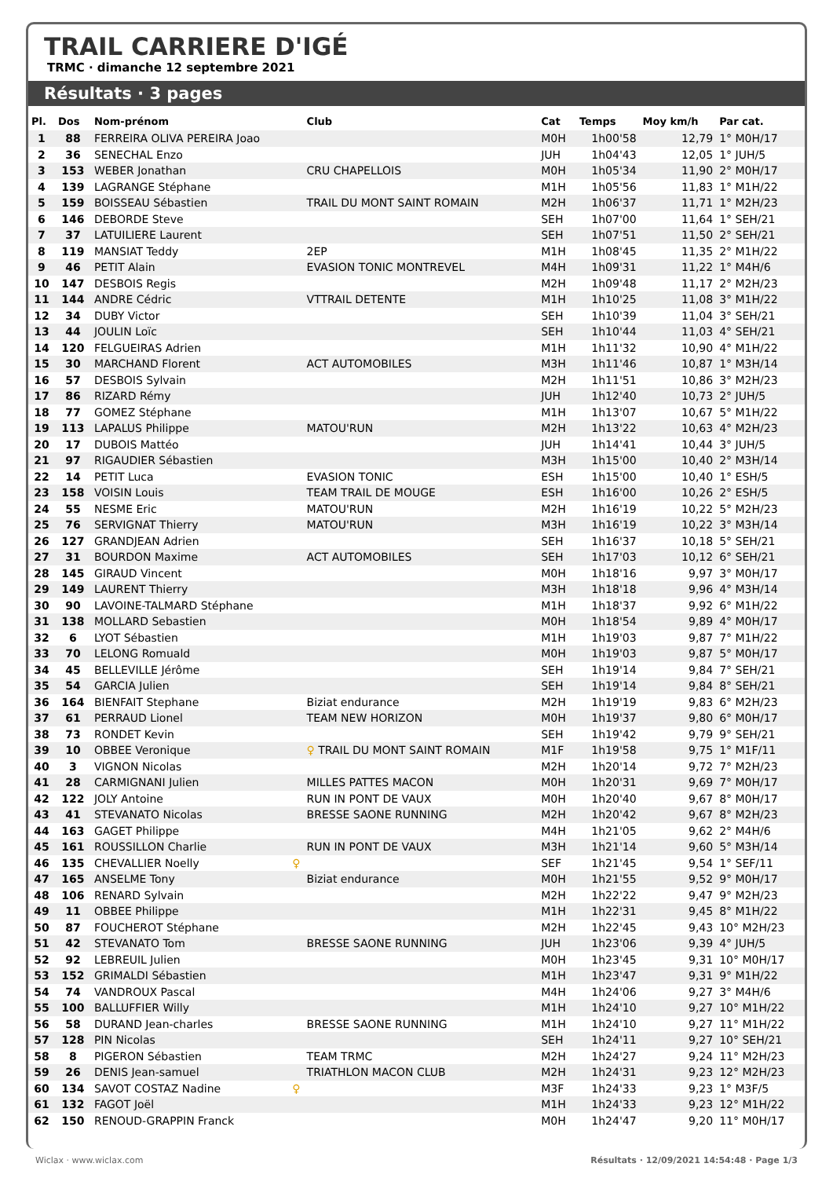TRAIL CARRIERE D'IGÉ
TRMC · dimanche 12 septembre 2021
Résultats · 3 pages
| Pl. | Dos | Nom-prénom | Club | Cat | Temps | Moy km/h | Par cat. |
| --- | --- | --- | --- | --- | --- | --- | --- |
| 1 | 88 | FERREIRA OLIVA PEREIRA Joao | | M0H | 1h00'58 | 12,79 | 1° M0H/17 |
| 2 | 36 | SENECHAL Enzo | | JUH | 1h04'43 | 12,05 | 1° JUH/5 |
| 3 | 153 | WEBER Jonathan | CRU CHAPELLOIS | M0H | 1h05'34 | 11,90 | 2° M0H/17 |
| 4 | 139 | LAGRANGE Stéphane | | M1H | 1h05'56 | 11,83 | 1° M1H/22 |
| 5 | 159 | BOISSEAU Sébastien | TRAIL DU MONT SAINT ROMAIN | M2H | 1h06'37 | 11,71 | 1° M2H/23 |
| 6 | 146 | DEBORDE Steve | | SEH | 1h07'00 | 11,64 | 1° SEH/21 |
| 7 | 37 | LATUILIERE Laurent | | SEH | 1h07'51 | 11,50 | 2° SEH/21 |
| 8 | 119 | MANSIAT Teddy | 2EP | M1H | 1h08'45 | 11,35 | 2° M1H/22 |
| 9 | 46 | PETIT Alain | EVASION TONIC MONTREVEL | M4H | 1h09'31 | 11,22 | 1° M4H/6 |
| 10 | 147 | DESBOIS Regis | | M2H | 1h09'48 | 11,17 | 2° M2H/23 |
| 11 | 144 | ANDRE Cédric | VTTRAIL DETENTE | M1H | 1h10'25 | 11,08 | 3° M1H/22 |
| 12 | 34 | DUBY Victor | | SEH | 1h10'39 | 11,04 | 3° SEH/21 |
| 13 | 44 | JOULIN Loïc | | SEH | 1h10'44 | 11,03 | 4° SEH/21 |
| 14 | 120 | FELGUEIRAS Adrien | | M1H | 1h11'32 | 10,90 | 4° M1H/22 |
| 15 | 30 | MARCHAND Florent | ACT AUTOMOBILES | M3H | 1h11'46 | 10,87 | 1° M3H/14 |
| 16 | 57 | DESBOIS Sylvain | | M2H | 1h11'51 | 10,86 | 3° M2H/23 |
| 17 | 86 | RIZARD Rémy | | JUH | 1h12'40 | 10,73 | 2° JUH/5 |
| 18 | 77 | GOMEZ Stéphane | | M1H | 1h13'07 | 10,67 | 5° M1H/22 |
| 19 | 113 | LAPALUS Philippe | MATOU'RUN | M2H | 1h13'22 | 10,63 | 4° M2H/23 |
| 20 | 17 | DUBOIS Mattéo | | JUH | 1h14'41 | 10,44 | 3° JUH/5 |
| 21 | 97 | RIGAUDIER Sébastien | | M3H | 1h15'00 | 10,40 | 2° M3H/14 |
| 22 | 14 | PETIT Luca | EVASION TONIC | ESH | 1h15'00 | 10,40 | 1° ESH/5 |
| 23 | 158 | VOISIN Louis | TEAM TRAIL DE MOUGE | ESH | 1h16'00 | 10,26 | 2° ESH/5 |
| 24 | 55 | NESME Eric | MATOU'RUN | M2H | 1h16'19 | 10,22 | 5° M2H/23 |
| 25 | 76 | SERVIGNAT Thierry | MATOU'RUN | M3H | 1h16'19 | 10,22 | 3° M3H/14 |
| 26 | 127 | GRANDJEAN Adrien | | SEH | 1h16'37 | 10,18 | 5° SEH/21 |
| 27 | 31 | BOURDON Maxime | ACT AUTOMOBILES | SEH | 1h17'03 | 10,12 | 6° SEH/21 |
| 28 | 145 | GIRAUD Vincent | | M0H | 1h18'16 | 9,97 | 3° M0H/17 |
| 29 | 149 | LAURENT Thierry | | M3H | 1h18'18 | 9,96 | 4° M3H/14 |
| 30 | 90 | LAVOINE-TALMARD Stéphane | | M1H | 1h18'37 | 9,92 | 6° M1H/22 |
| 31 | 138 | MOLLARD Sebastien | | M0H | 1h18'54 | 9,89 | 4° M0H/17 |
| 32 | 6 | LYOT Sébastien | | M1H | 1h19'03 | 9,87 | 7° M1H/22 |
| 33 | 70 | LELONG Romuald | | M0H | 1h19'03 | 9,87 | 5° M0H/17 |
| 34 | 45 | BELLEVILLE Jérôme | | SEH | 1h19'14 | 9,84 | 7° SEH/21 |
| 35 | 54 | GARCIA Julien | | SEH | 1h19'14 | 9,84 | 8° SEH/21 |
| 36 | 164 | BIENFAIT Stephane | Biziat endurance | M2H | 1h19'19 | 9,83 | 6° M2H/23 |
| 37 | 61 | PERRAUD Lionel | TEAM NEW HORIZON | M0H | 1h19'37 | 9,80 | 6° M0H/17 |
| 38 | 73 | RONDET Kevin | | SEH | 1h19'42 | 9,79 | 9° SEH/21 |
| 39 | 10 | OBBEE Veronique | ♀ TRAIL DU MONT SAINT ROMAIN | M1F | 1h19'58 | 9,75 | 1° M1F/11 |
| 40 | 3 | VIGNON Nicolas | | M2H | 1h20'14 | 9,72 | 7° M2H/23 |
| 41 | 28 | CARMIGNANI Julien | MILLES PATTES MACON | M0H | 1h20'31 | 9,69 | 7° M0H/17 |
| 42 | 122 | JOLY Antoine | RUN IN PONT DE VAUX | M0H | 1h20'40 | 9,67 | 8° M0H/17 |
| 43 | 41 | STEVANATO Nicolas | BRESSE SAONE RUNNING | M2H | 1h20'42 | 9,67 | 8° M2H/23 |
| 44 | 163 | GAGET Philippe | | M4H | 1h21'05 | 9,62 | 2° M4H/6 |
| 45 | 161 | ROUSSILLON Charlie | RUN IN PONT DE VAUX | M3H | 1h21'14 | 9,60 | 5° M3H/14 |
| 46 | 135 | CHEVALLIER Noelly ♀ | | SEF | 1h21'45 | 9,54 | 1° SEF/11 |
| 47 | 165 | ANSELME Tony | Biziat endurance | M0H | 1h21'55 | 9,52 | 9° M0H/17 |
| 48 | 106 | RENARD Sylvain | | M2H | 1h22'22 | 9,47 | 9° M2H/23 |
| 49 | 11 | OBBEE Philippe | | M1H | 1h22'31 | 9,45 | 8° M1H/22 |
| 50 | 87 | FOUCHEROT Stéphane | | M2H | 1h22'45 | 9,43 | 10° M2H/23 |
| 51 | 42 | STEVANATO Tom | BRESSE SAONE RUNNING | JUH | 1h23'06 | 9,39 | 4° JUH/5 |
| 52 | 92 | LEBREUIL Julien | | M0H | 1h23'45 | 9,31 | 10° M0H/17 |
| 53 | 152 | GRIMALDI Sébastien | | M1H | 1h23'47 | 9,31 | 9° M1H/22 |
| 54 | 74 | VANDROUX Pascal | | M4H | 1h24'06 | 9,27 | 3° M4H/6 |
| 55 | 100 | BALLUFFIER Willy | | M1H | 1h24'10 | 9,27 | 10° M1H/22 |
| 56 | 58 | DURAND Jean-charles | BRESSE SAONE RUNNING | M1H | 1h24'10 | 9,27 | 11° M1H/22 |
| 57 | 128 | PIN Nicolas | | SEH | 1h24'11 | 9,27 | 10° SEH/21 |
| 58 | 8 | PIGERON Sébastien | TEAM TRMC | M2H | 1h24'27 | 9,24 | 11° M2H/23 |
| 59 | 26 | DENIS Jean-samuel | TRIATHLON MACON CLUB | M2H | 1h24'31 | 9,23 | 12° M2H/23 |
| 60 | 134 | SAVOT COSTAZ Nadine ♀ | | M3F | 1h24'33 | 9,23 | 1° M3F/5 |
| 61 | 132 | FAGOT Joël | | M1H | 1h24'33 | 9,23 | 12° M1H/22 |
| 62 | 150 | RENOUD-GRAPPIN Franck | | M0H | 1h24'47 | 9,20 | 11° M0H/17 |
Wiclax · www.wiclax.com Résultats · 12/09/2021 14:54:48 · Page 1/3